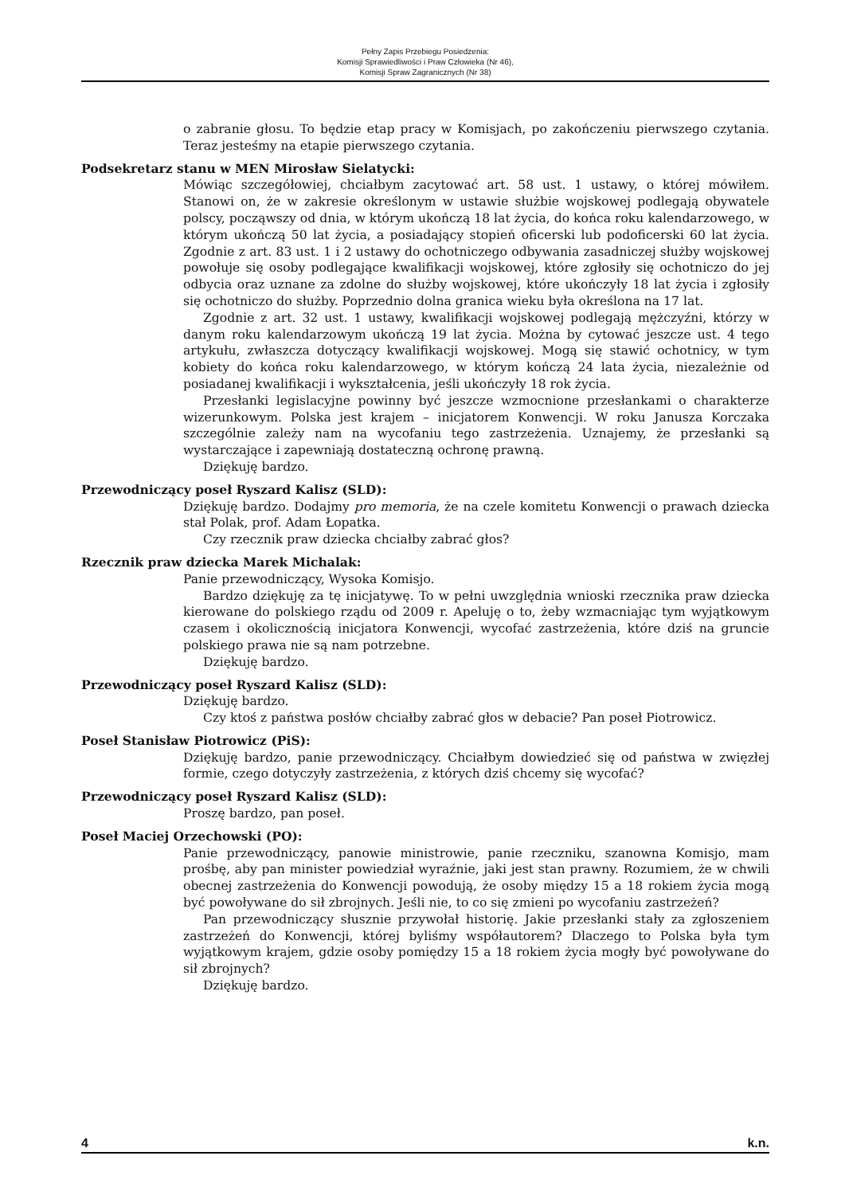Pełny Zapis Przebiegu Posiedzenia:
Komisji Sprawiedliwości i Praw Człowieka (Nr 46),
Komisji Spraw Zagranicznych (Nr 38)
o zabranie głosu. To będzie etap pracy w Komisjach, po zakończeniu pierwszego czytania. Teraz jesteśmy na etapie pierwszego czytania.
Podsekretarz stanu w MEN Mirosław Sielatycki:
Mówiąc szczegółowiej, chciałbym zacytować art. 58 ust. 1 ustawy, o której mówiłem. Stanowi on, że w zakresie określonym w ustawie służbie wojskowej podlegają obywatele polscy, począwszy od dnia, w którym ukończą 18 lat życia, do końca roku kalendarzowego, w którym ukończą 50 lat życia, a posiadający stopień oficerski lub podoficerski 60 lat życia. Zgodnie z art. 83 ust. 1 i 2 ustawy do ochotniczego odbywania zasadniczej służby wojskowej powołuje się osoby podlegające kwalifikacji wojskowej, które zgłosiły się ochotniczo do jej odbycia oraz uznane za zdolne do służby wojskowej, które ukończyły 18 lat życia i zgłosiły się ochotniczo do służby. Poprzednio dolna granica wieku była określona na 17 lat.
Zgodnie z art. 32 ust. 1 ustawy, kwalifikacji wojskowej podlegają mężczyźni, którzy w danym roku kalendarzowym ukończą 19 lat życia. Można by cytować jeszcze ust. 4 tego artykułu, zwłaszcza dotyczący kwalifikacji wojskowej. Mogą się stawić ochotnicy, w tym kobiety do końca roku kalendarzowego, w którym kończą 24 lata życia, niezależnie od posiadanej kwalifikacji i wykształcenia, jeśli ukończyły 18 rok życia.
Przesłanki legislacyjne powinny być jeszcze wzmocnione przesłankami o charakterze wizerunkowym. Polska jest krajem – inicjatorem Konwencji. W roku Janusza Korczaka szczególnie zależy nam na wycofaniu tego zastrzeżenia. Uznajemy, że przesłanki są wystarczające i zapewniają dostateczną ochronę prawną.
Dziękuję bardzo.
Przewodniczący poseł Ryszard Kalisz (SLD):
Dziękuję bardzo. Dodajmy pro memoria, że na czele komitetu Konwencji o prawach dziecka stał Polak, prof. Adam Łopatka.
Czy rzecznik praw dziecka chciałby zabrać głos?
Rzecznik praw dziecka Marek Michalak:
Panie przewodniczący, Wysoka Komisjo.
Bardzo dziękuję za tę inicjatywę. To w pełni uwzględnia wnioski rzecznika praw dziecka kierowane do polskiego rządu od 2009 r. Apeluję o to, żeby wzmacniając tym wyjątkowym czasem i okolicznością inicjatora Konwencji, wycofać zastrzeżenia, które dziś na gruncie polskiego prawa nie są nam potrzebne.
Dziękuję bardzo.
Przewodniczący poseł Ryszard Kalisz (SLD):
Dziękuję bardzo.
Czy ktoś z państwa posłów chciałby zabrać głos w debacie? Pan poseł Piotrowicz.
Poseł Stanisław Piotrowicz (PiS):
Dziękuję bardzo, panie przewodniczący. Chciałbym dowiedzieć się od państwa w zwięzłej formie, czego dotyczyły zastrzeżenia, z których dziś chcemy się wycofać?
Przewodniczący poseł Ryszard Kalisz (SLD):
Proszę bardzo, pan poseł.
Poseł Maciej Orzechowski (PO):
Panie przewodniczący, panowie ministrowie, panie rzeczniku, szanowna Komisjo, mam prośbę, aby pan minister powiedział wyraźnie, jaki jest stan prawny. Rozumiem, że w chwili obecnej zastrzeżenia do Konwencji powodują, że osoby między 15 a 18 rokiem życia mogą być powoływane do sił zbrojnych. Jeśli nie, to co się zmieni po wycofaniu zastrzeżeń?
Pan przewodniczący słusznie przywołał historię. Jakie przesłanki stały za zgłoszeniem zastrzeżeń do Konwencji, której byliśmy współautorem? Dlaczego to Polska była tym wyjątkowym krajem, gdzie osoby pomiędzy 15 a 18 rokiem życia mogły być powoływane do sił zbrojnych?
Dziękuję bardzo.
4 k.n.